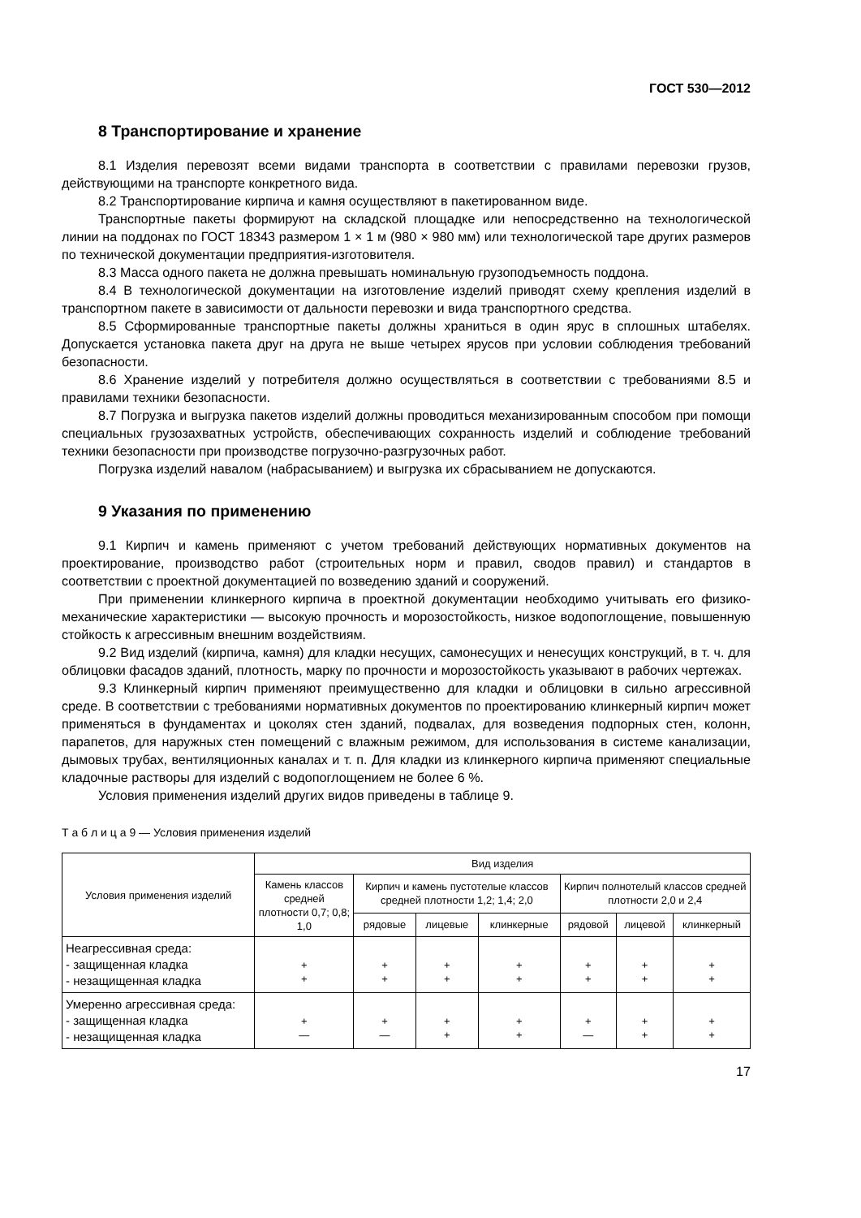ГОСТ 530—2012
8 Транспортирование и хранение
8.1 Изделия перевозят всеми видами транспорта в соответствии с правилами перевозки грузов, действующими на транспорте конкретного вида.
8.2 Транспортирование кирпича и камня осуществляют в пакетированном виде.
Транспортные пакеты формируют на складской площадке или непосредственно на технологической линии на поддонах по ГОСТ 18343 размером 1 × 1 м (980 × 980 мм) или технологической таре других размеров по технической документации предприятия-изготовителя.
8.3 Масса одного пакета не должна превышать номинальную грузоподъемность поддона.
8.4 В технологической документации на изготовление изделий приводят схему крепления изделий в транспортном пакете в зависимости от дальности перевозки и вида транспортного средства.
8.5 Сформированные транспортные пакеты должны храниться в один ярус в сплошных штабелях. Допускается установка пакета друг на друга не выше четырех ярусов при условии соблюдения требований безопасности.
8.6 Хранение изделий у потребителя должно осуществляться в соответствии с требованиями 8.5 и правилами техники безопасности.
8.7 Погрузка и выгрузка пакетов изделий должны проводиться механизированным способом при помощи специальных грузозахватных устройств, обеспечивающих сохранность изделий и соблюдение требований техники безопасности при производстве погрузочно-разгрузочных работ.
Погрузка изделий навалом (набрасыванием) и выгрузка их сбрасыванием не допускаются.
9 Указания по применению
9.1 Кирпич и камень применяют с учетом требований действующих нормативных документов на проектирование, производство работ (строительных норм и правил, сводов правил) и стандартов в соответствии с проектной документацией по возведению зданий и сооружений.
При применении клинкерного кирпича в проектной документации необходимо учитывать его физико-механические характеристики — высокую прочность и морозостойкость, низкое водопоглощение, повышенную стойкость к агрессивным внешним воздействиям.
9.2 Вид изделий (кирпича, камня) для кладки несущих, самонесущих и ненесущих конструкций, в т. ч. для облицовки фасадов зданий, плотность, марку по прочности и морозостойкость указывают в рабочих чертежах.
9.3 Клинкерный кирпич применяют преимущественно для кладки и облицовки в сильно агрессивной среде. В соответствии с требованиями нормативных документов по проектированию клинкерный кирпич может применяться в фундаментах и цоколях стен зданий, подвалах, для возведения подпорных стен, колонн, парапетов, для наружных стен помещений с влажным режимом, для использования в системе канализации, дымовых трубах, вентиляционных каналах и т. п. Для кладки из клинкерного кирпича применяют специальные кладочные растворы для изделий с водопоглощением не более 6 %.
Условия применения изделий других видов приведены в таблице 9.
Т а б л и ц а 9 — Условия применения изделий
| Условия применения изделий | Вид изделия | | | | | | |
| --- | --- | --- | --- | --- | --- | --- | --- |
| | Камень классов средней плотности 0,7; 0,8; 1,0 | Кирпич и камень пустотелые классов средней плотности 1,2; 1,4; 2,0 | | | Кирпич полнотелый классов средней плотности 2,0 и 2,4 | | |
| | | рядовые | лицевые | клинкерные | рядовой | лицевой | клинкерный |
| Неагрессивная среда: - защищенная кладка - незащищенная кладка | + + | + + | + + | + + | + + | + + | + + |
| Умеренно агрессивная среда: - защищенная кладка - незащищенная кладка | + — | + — | + + | + + | + — | + + | + + |
17